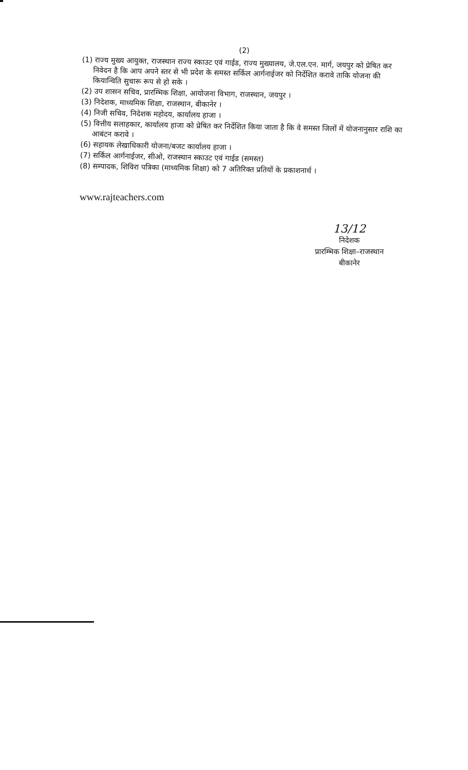(2)
(1) राज्य मुख्य आयुक्त, राजस्थान राज्य स्काउट एवं गाईड, राज्य मुख्यालय, जे.एल.एन. मार्ग, जयपुर को प्रेषित कर निवेदन है कि आप अपने स्तर से भी प्रदेश के समस्त सर्किल आर्गनाईजर को निर्देशित करावे ताकि योजना की कियान्विति सुचारू रूप से हो सके ।
(2) उप शासन सचिव, प्रारम्भिक शिक्षा, आयोजना विभाग, राजस्थान, जयपुर ।
(3) निदेशक, माध्यमिक शिक्षा, राजस्थान, बीकानेर ।
(4) निजी सचिव, निदेशक महोदय, कार्यालय हाजा ।
(5) वित्तीय सलाहकार, कार्यालय हाजा को प्रेषित कर निर्देशित किया जाता है कि वे समस्त जिलों में योजनानुसार राशि का आबंटन करावे ।
(6) सहायक लेखाधिकारी योजना/बजट कार्यालय हाजा ।
(7) सर्किल आर्गनाईजर, सीओ, राजस्थान स्काउट एवं गाईड (समस्त)
(8) सम्पादक, शिविरा पत्रिका (माध्यमिक शिक्षा) को 7 अतिरिक्त प्रतियों के प्रकाशनार्थ ।
www.rajteachers.com
13/12
निदेशक
प्रारम्भिक शिक्षा–राजस्थान
बीकानेर